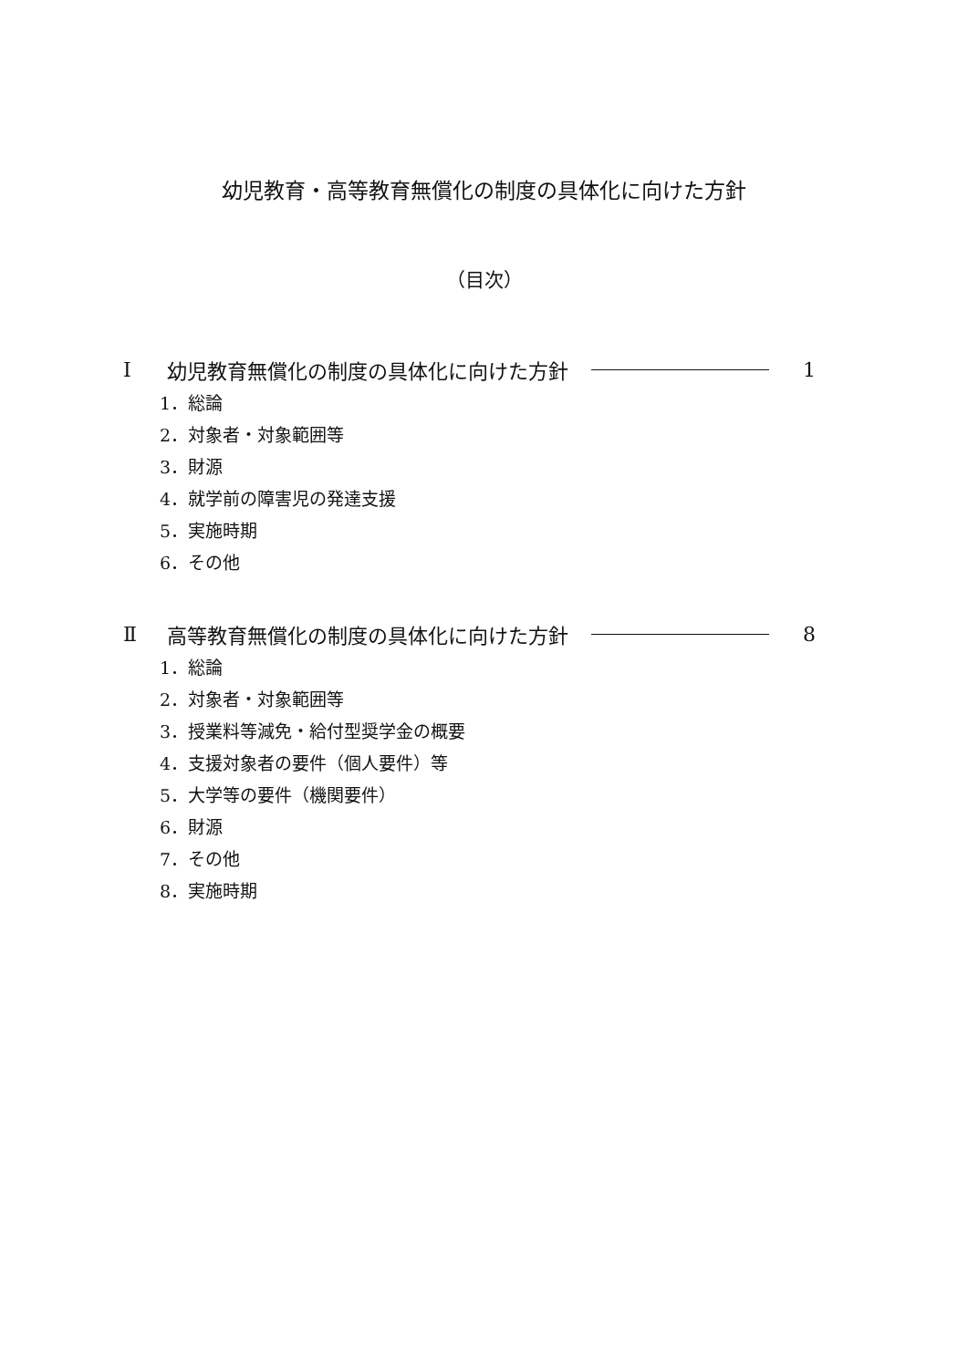幼児教育・高等教育無償化の制度の具体化に向けた方針
（目次）
Ⅰ 幼児教育無償化の制度の具体化に向けた方針 1
1．総論
2．対象者・対象範囲等
3．財源
4．就学前の障害児の発達支援
5．実施時期
6．その他
Ⅱ 高等教育無償化の制度の具体化に向けた方針 8
1．総論
2．対象者・対象範囲等
3．授業料等減免・給付型奨学金の概要
4．支援対象者の要件（個人要件）等
5．大学等の要件（機関要件）
6．財源
7．その他
8．実施時期